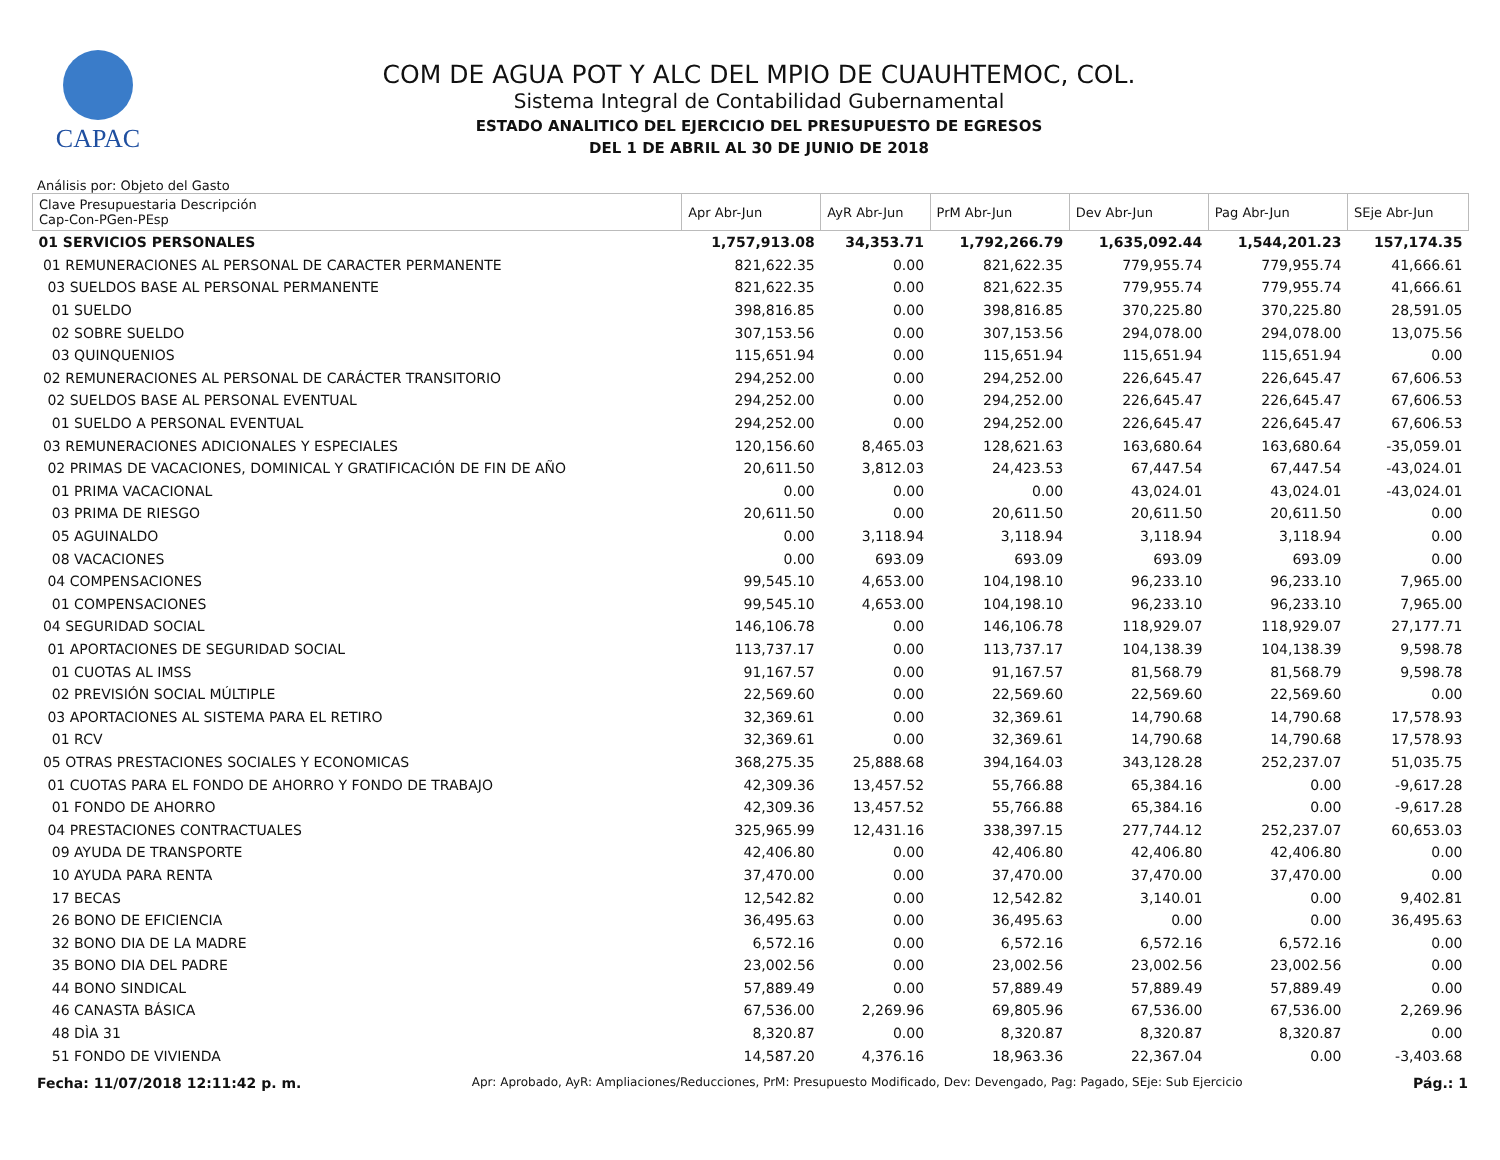CAPAC
COM DE AGUA POT Y ALC DEL MPIO DE CUAUHTEMOC, COL.
Sistema Integral de Contabilidad Gubernamental
ESTADO ANALITICO DEL EJERCICIO DEL PRESUPUESTO DE EGRESOS
DEL 1 DE ABRIL AL 30 DE JUNIO DE 2018
Análisis por: Objeto del Gasto
| Clave Presupuestaria Descripción Cap-Con-PGen-PEsp | Apr Abr-Jun | AyR Abr-Jun | PrM Abr-Jun | Dev Abr-Jun | Pag Abr-Jun | SEje Abr-Jun |
| --- | --- | --- | --- | --- | --- | --- |
| 01 SERVICIOS PERSONALES | 1,757,913.08 | 34,353.71 | 1,792,266.79 | 1,635,092.44 | 1,544,201.23 | 157,174.35 |
| 01 REMUNERACIONES AL PERSONAL DE CARACTER PERMANENTE | 821,622.35 | 0.00 | 821,622.35 | 779,955.74 | 779,955.74 | 41,666.61 |
| 03 SUELDOS BASE AL PERSONAL PERMANENTE | 821,622.35 | 0.00 | 821,622.35 | 779,955.74 | 779,955.74 | 41,666.61 |
| 01 SUELDO | 398,816.85 | 0.00 | 398,816.85 | 370,225.80 | 370,225.80 | 28,591.05 |
| 02 SOBRE SUELDO | 307,153.56 | 0.00 | 307,153.56 | 294,078.00 | 294,078.00 | 13,075.56 |
| 03 QUINQUENIOS | 115,651.94 | 0.00 | 115,651.94 | 115,651.94 | 115,651.94 | 0.00 |
| 02 REMUNERACIONES AL PERSONAL DE CARÁCTER TRANSITORIO | 294,252.00 | 0.00 | 294,252.00 | 226,645.47 | 226,645.47 | 67,606.53 |
| 02 SUELDOS BASE AL PERSONAL EVENTUAL | 294,252.00 | 0.00 | 294,252.00 | 226,645.47 | 226,645.47 | 67,606.53 |
| 01 SUELDO A PERSONAL EVENTUAL | 294,252.00 | 0.00 | 294,252.00 | 226,645.47 | 226,645.47 | 67,606.53 |
| 03 REMUNERACIONES ADICIONALES Y ESPECIALES | 120,156.60 | 8,465.03 | 128,621.63 | 163,680.64 | 163,680.64 | -35,059.01 |
| 02 PRIMAS DE VACACIONES, DOMINICAL Y GRATIFICACIÓN DE FIN DE AÑO | 20,611.50 | 3,812.03 | 24,423.53 | 67,447.54 | 67,447.54 | -43,024.01 |
| 01 PRIMA VACACIONAL | 0.00 | 0.00 | 0.00 | 43,024.01 | 43,024.01 | -43,024.01 |
| 03 PRIMA DE RIESGO | 20,611.50 | 0.00 | 20,611.50 | 20,611.50 | 20,611.50 | 0.00 |
| 05 AGUINALDO | 0.00 | 3,118.94 | 3,118.94 | 3,118.94 | 3,118.94 | 0.00 |
| 08 VACACIONES | 0.00 | 693.09 | 693.09 | 693.09 | 693.09 | 0.00 |
| 04 COMPENSACIONES | 99,545.10 | 4,653.00 | 104,198.10 | 96,233.10 | 96,233.10 | 7,965.00 |
| 01 COMPENSACIONES | 99,545.10 | 4,653.00 | 104,198.10 | 96,233.10 | 96,233.10 | 7,965.00 |
| 04 SEGURIDAD SOCIAL | 146,106.78 | 0.00 | 146,106.78 | 118,929.07 | 118,929.07 | 27,177.71 |
| 01 APORTACIONES DE SEGURIDAD SOCIAL | 113,737.17 | 0.00 | 113,737.17 | 104,138.39 | 104,138.39 | 9,598.78 |
| 01 CUOTAS AL IMSS | 91,167.57 | 0.00 | 91,167.57 | 81,568.79 | 81,568.79 | 9,598.78 |
| 02 PREVISIÓN SOCIAL MÚLTIPLE | 22,569.60 | 0.00 | 22,569.60 | 22,569.60 | 22,569.60 | 0.00 |
| 03 APORTACIONES AL SISTEMA PARA EL RETIRO | 32,369.61 | 0.00 | 32,369.61 | 14,790.68 | 14,790.68 | 17,578.93 |
| 01 RCV | 32,369.61 | 0.00 | 32,369.61 | 14,790.68 | 14,790.68 | 17,578.93 |
| 05 OTRAS PRESTACIONES SOCIALES Y ECONOMICAS | 368,275.35 | 25,888.68 | 394,164.03 | 343,128.28 | 252,237.07 | 51,035.75 |
| 01 CUOTAS PARA EL FONDO DE AHORRO Y FONDO DE TRABAJO | 42,309.36 | 13,457.52 | 55,766.88 | 65,384.16 | 0.00 | -9,617.28 |
| 01 FONDO DE AHORRO | 42,309.36 | 13,457.52 | 55,766.88 | 65,384.16 | 0.00 | -9,617.28 |
| 04 PRESTACIONES CONTRACTUALES | 325,965.99 | 12,431.16 | 338,397.15 | 277,744.12 | 252,237.07 | 60,653.03 |
| 09 AYUDA DE TRANSPORTE | 42,406.80 | 0.00 | 42,406.80 | 42,406.80 | 42,406.80 | 0.00 |
| 10 AYUDA PARA RENTA | 37,470.00 | 0.00 | 37,470.00 | 37,470.00 | 37,470.00 | 0.00 |
| 17 BECAS | 12,542.82 | 0.00 | 12,542.82 | 3,140.01 | 0.00 | 9,402.81 |
| 26 BONO DE EFICIENCIA | 36,495.63 | 0.00 | 36,495.63 | 0.00 | 0.00 | 36,495.63 |
| 32 BONO DIA DE LA MADRE | 6,572.16 | 0.00 | 6,572.16 | 6,572.16 | 6,572.16 | 0.00 |
| 35 BONO DIA DEL PADRE | 23,002.56 | 0.00 | 23,002.56 | 23,002.56 | 23,002.56 | 0.00 |
| 44 BONO SINDICAL | 57,889.49 | 0.00 | 57,889.49 | 57,889.49 | 57,889.49 | 0.00 |
| 46 CANASTA BÁSICA | 67,536.00 | 2,269.96 | 69,805.96 | 67,536.00 | 67,536.00 | 2,269.96 |
| 48 DÌA 31 | 8,320.87 | 0.00 | 8,320.87 | 8,320.87 | 8,320.87 | 0.00 |
| 51 FONDO DE VIVIENDA | 14,587.20 | 4,376.16 | 18,963.36 | 22,367.04 | 0.00 | -3,403.68 |
Fecha: 11/07/2018 12:11:42 p. m. Apr: Aprobado, AyR: Ampliaciones/Reducciones, PrM: Presupuesto Modificado, Dev: Devengado, Pag: Pagado, SEje: Sub Ejercicio Pág.: 1